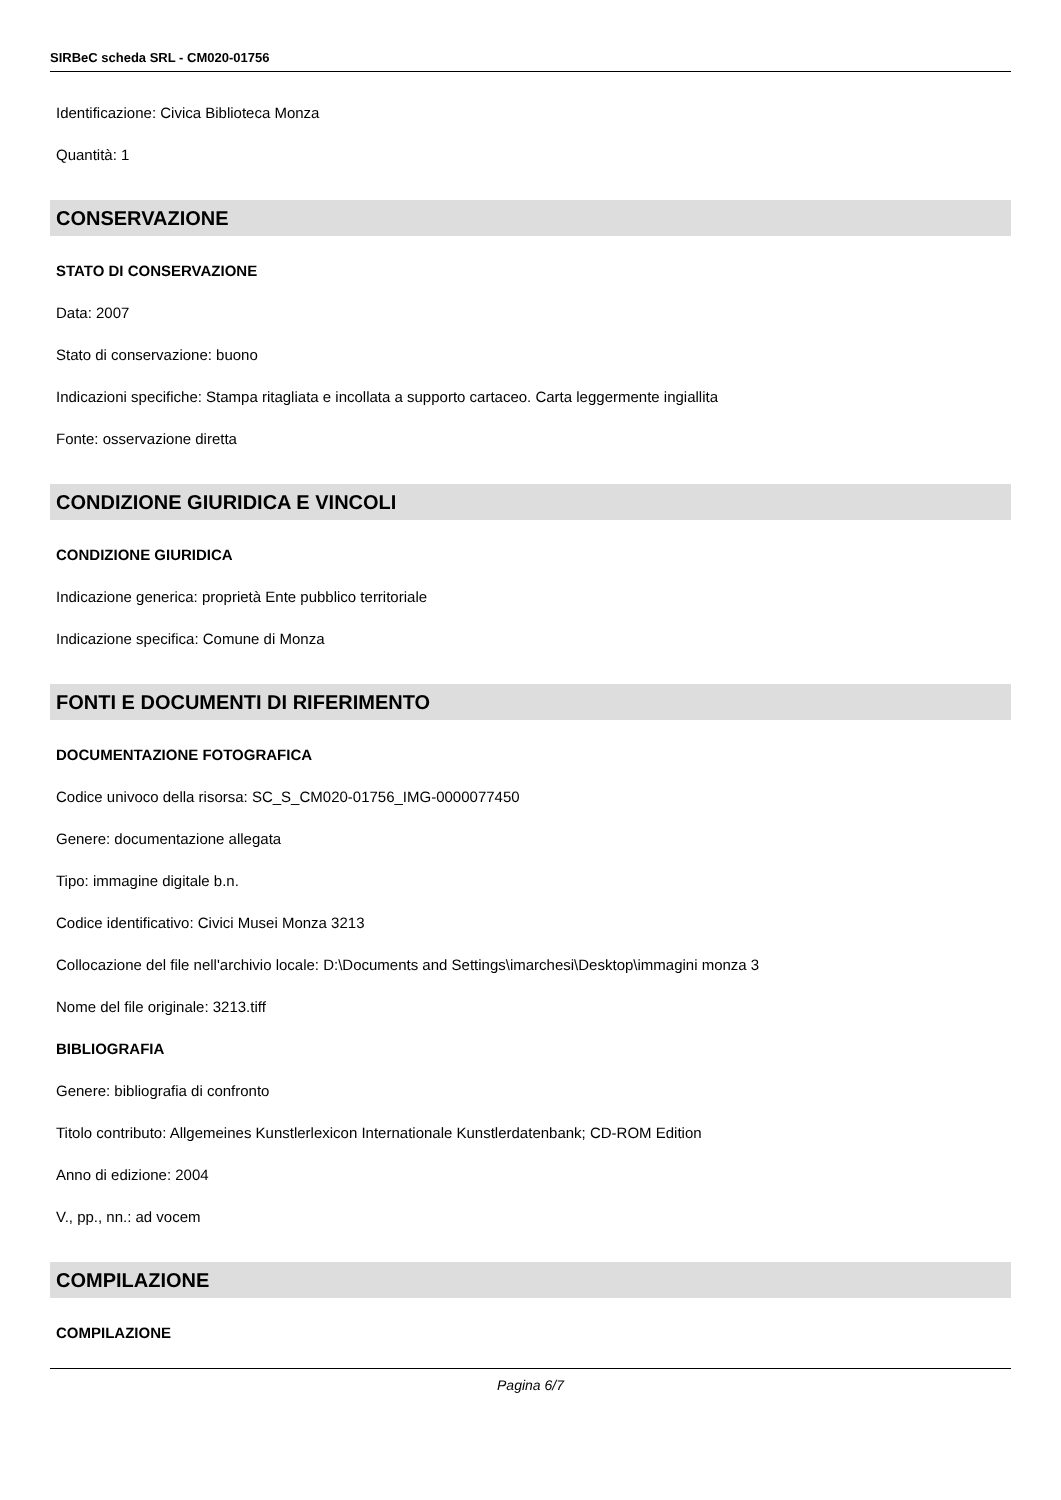SIRBeC scheda SRL - CM020-01756
Identificazione: Civica Biblioteca Monza
Quantità: 1
CONSERVAZIONE
STATO DI CONSERVAZIONE
Data: 2007
Stato di conservazione: buono
Indicazioni specifiche: Stampa ritagliata e incollata a supporto cartaceo. Carta leggermente ingiallita
Fonte: osservazione diretta
CONDIZIONE GIURIDICA E VINCOLI
CONDIZIONE GIURIDICA
Indicazione generica: proprietà Ente pubblico territoriale
Indicazione specifica: Comune di Monza
FONTI E DOCUMENTI DI RIFERIMENTO
DOCUMENTAZIONE FOTOGRAFICA
Codice univoco della risorsa: SC_S_CM020-01756_IMG-0000077450
Genere: documentazione allegata
Tipo: immagine digitale b.n.
Codice identificativo: Civici Musei Monza 3213
Collocazione del file nell'archivio locale: D:\Documents and Settings\imarchesi\Desktop\immagini monza 3
Nome del file originale: 3213.tiff
BIBLIOGRAFIA
Genere: bibliografia di confronto
Titolo contributo: Allgemeines Kunstlerlexicon Internationale Kunstlerdatenbank; CD-ROM Edition
Anno di edizione: 2004
V., pp., nn.: ad vocem
COMPILAZIONE
COMPILAZIONE
Pagina 6/7